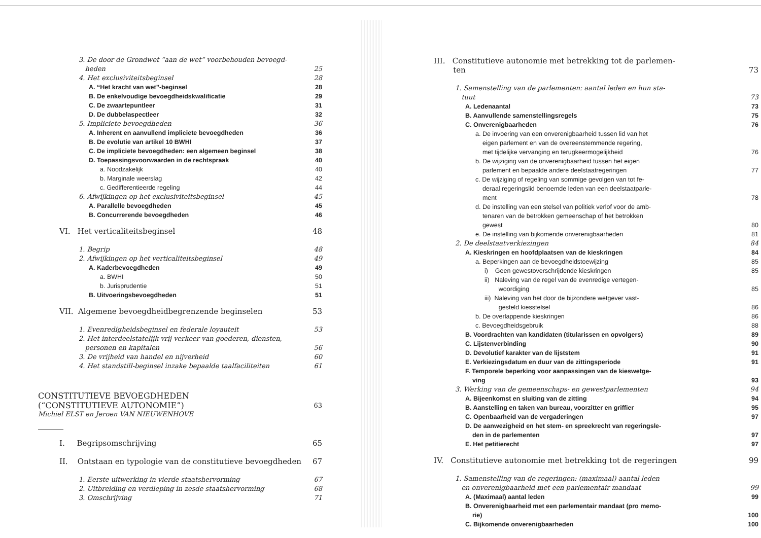3. De door de Grondwet “aan de wet” voorbehouden bevoegd-
heden 25
4. Het exclusiviteitsbeginsel 28
A. “Het kracht van wet”-beginsel 28
B. De enkelvoudige bevoegdheidskwalificatie 29
C. De zwaartepuntleer 31
D. De dubbelaspectleer 32
5. Impliciete bevoegdheden 36
A. Inherent en aanvullend impliciete bevoegdheden 36
B. De evolutie van artikel 10 BWHI 37
C. De impliciete bevoegdheden: een algemeen beginsel 38
D. Toepassingsvoorwaarden in de rechtspraak 40
a. Noodzakelijk 40
b. Marginale weerslag 42
c. Gedifferentieerde regeling 44
6. Afwijkingen op het exclusiviteitsbeginsel 45
A. Parallelle bevoegdheden 45
B. Concurrerende bevoegdheden 46
VI. Het verticaliteitsbeginsel 48
1. Begrip 48
2. Afwijkingen op het verticaliteitsbeginsel 49
A. Kaderbevoegdheden 49
a. BWHI 50
b. Jurisprudentie 51
B. Uitvoeringsbevoegdheden 51
VII. Algemene bevoegdheidbegrenzende beginselen 53
1. Evenredigheidsbeginsel en federale loyauteit 53
2. Het interdeelstatelijk vrij verkeer van goederen, diensten,
personen en kapitalen 56
3. De vrijheid van handel en nijverheid 60
4. Het standstill-beginsel inzake bepaalde taalfaciliteiten 61
CONSTITUTIEVE BEVOEGDHEDEN
(“CONSTITUTIEVE AUTONOMIE”) 63
Michiel ELST en Jeroen VAN NIEUWENHOVE
I. Begripsomschrijving 65
II. Ontstaan en typologie van de constitutieve bevoegdheden 67
1. Eerste uitwerking in vierde staatshervorming 67
2. Uitbreiding en verdieping in zesde staatshervorming 68
3. Omschrijving 71
III. Constitutieve autonomie met betrekking tot de parlemen-
ten 73
1. Samenstelling van de parlementen: aantal leden en hun sta-
tuut 73
A. Ledenaantal 73
B. Aanvullende samenstellingsregels 75
C. Onverenigbaarheden 76
a. De invoering van een onverenigbaarheid tussen lid van het
eigen parlement en van de overeenstemmende regering,
met tijdelijke vervanging en terugkeermogelijkheid 76
b. De wijziging van de onverenigbaarheid tussen het eigen
parlement en bepaalde andere deelstaatregeringen 77
c. De wijziging of regeling van sommige gevolgen van tot fe-
deraal regeringslid benoemde leden van een deelstaatparle-
ment 78
d. De instelling van een stelsel van politiek verlof voor de amb-
tenaren van de betrokken gemeenschap of het betrokken
gewest 80
e. De instelling van bijkomende onverenigbaarheden 81
2. De deelstaatverkiezingen 84
A. Kieskringen en hoofdplaatsen van de kieskringen 84
a. Beperkingen aan de bevoegdheidstoewijzing 85
i) Geen gewestoverschrijdende kieskringen 85
ii) Naleving van de regel van de evenredige vertegen-
woordiging 85
iii) Naleving van het door de bijzondere wetgever vast-
gesteld kiesstelsel 86
b. De overlappende kieskringen 86
c. Bevoegdheidsgebruik 88
B. Voordrachten van kandidaten (titularissen en opvolgers) 89
C. Lijstenverbinding 90
D. Devolutief karakter van de lijststem 91
E. Verkiezingsdatum en duur van de zittingsperiode 91
F. Temporele beperking voor aanpassingen van de kieswetge-
ving 93
3. Werking van de gemeenschaps- en gewestparlementen 94
A. Bijeenkomst en sluiting van de zitting 94
B. Aanstelling en taken van bureau, voorzitter en griffier 95
C. Openbaarheid van de vergaderingen 97
D. De aanwezigheid en het stem- en spreekrecht van regeringsle-
den in de parlementen 97
E. Het petitierecht 97
IV. Constitutieve autonomie met betrekking tot de regeringen 99
1. Samenstelling van de regeringen: (maximaal) aantal leden
en onverenigbaarheid met een parlementair mandaat 99
A. (Maximaal) aantal leden 99
B. Onverenigbaarheid met een parlementair mandaat (pro memo-
rie) 100
C. Bijkomende onverenigbaarheden 100